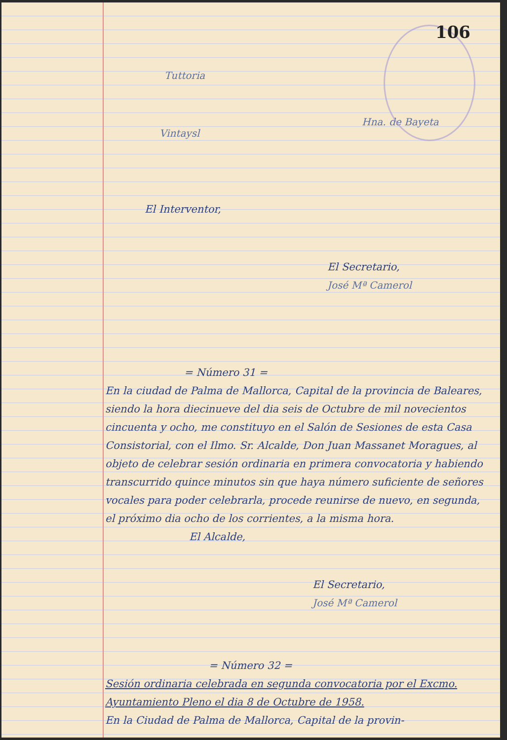106
Tuttoria
Vintaysl
Hna. de Bayeta
El Interventor,
El Secretario,
José Mª Camerol
= Número 31 =
En la ciudad de Palma de Mallorca, Capital de la provincia de Baleares, siendo la hora diecinueve del dia seis de Octubre de mil novecientos cincuenta y ocho, me constituyo en el Salón de Sesiones de esta Casa Consistorial, con el Ilmo. Sr. Alcalde, Don Juan Massanet Moragues, al objeto de celebrar sesión ordinaria en primera convocatoria y habiendo transcurrido quince minutos sin que haya número suficiente de señores vocales para poder celebrarla, procede reunirse de nuevo, en segunda, el próximo dia ocho de los corrientes, a la misma hora.
El Alcalde,
El Secretario,
José Mª Camerol
= Número 32 =
Sesión ordinaria celebrada en segunda convocatoria por el Excmo. Ayuntamiento Pleno el dia 8 de Octubre de 1958.
En la Ciudad de Palma de Mallorca, Capital de la provin-